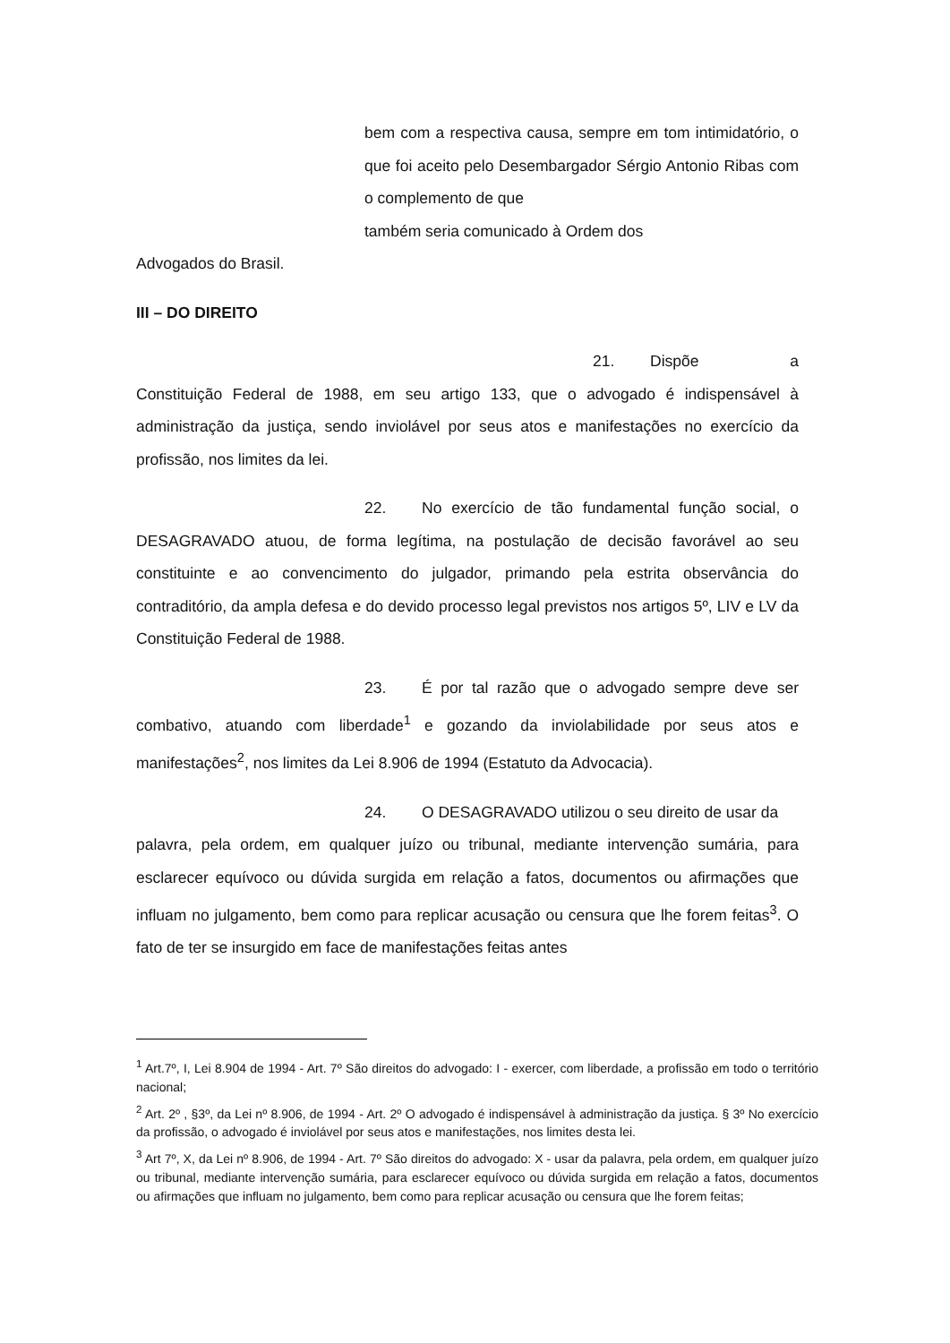bem com a respectiva causa, sempre em tom intimidatório, o que foi aceito pelo Desembargador Sérgio Antonio Ribas com o complemento de que
também seria comunicado à Ordem dos
Advogados do Brasil.
III – DO DIREITO
21. Dispõe a Constituição Federal de 1988, em seu artigo 133, que o advogado é indispensável à administração da justiça, sendo inviolável por seus atos e manifestações no exercício da profissão, nos limites da lei.
22. No exercício de tão fundamental função social, o DESAGRAVADO atuou, de forma legítima, na postulação de decisão favorável ao seu constituinte e ao convencimento do julgador, primando pela estrita observância do contraditório, da ampla defesa e do devido processo legal previstos nos artigos 5º, LIV e LV da Constituição Federal de 1988.
23. É por tal razão que o advogado sempre deve ser combativo, atuando com liberdade<sup>1</sup> e gozando da inviolabilidade por seus atos e manifestações<sup>2</sup>, nos limites da Lei 8.906 de 1994 (Estatuto da Advocacia).
24. O DESAGRAVADO utilizou o seu direito de usar da
palavra, pela ordem, em qualquer juízo ou tribunal, mediante intervenção sumária, para esclarecer equívoco ou dúvida surgida em relação a fatos, documentos ou afirmações que influam no julgamento, bem como para replicar acusação ou censura que lhe forem feitas<sup>3</sup>. O fato de ter se insurgido em face de manifestações feitas antes
<sup>1</sup> Art.7º, I, Lei 8.904 de 1994 - Art. 7º São direitos do advogado: I - exercer, com liberdade, a profissão em todo o território nacional;
<sup>2</sup> Art. 2º , §3º, da Lei nº 8.906, de 1994 - Art. 2º O advogado é indispensável à administração da justiça. § 3º No exercício da profissão, o advogado é inviolável por seus atos e manifestações, nos limites desta lei.
<sup>3</sup> Art 7º, X, da Lei nº 8.906, de 1994 - Art. 7º São direitos do advogado: X - usar da palavra, pela ordem, em qualquer juízo ou tribunal, mediante intervenção sumária, para esclarecer equívoco ou dúvida surgida em relação a fatos, documentos ou afirmações que influam no julgamento, bem como para replicar acusação ou censura que lhe forem feitas;